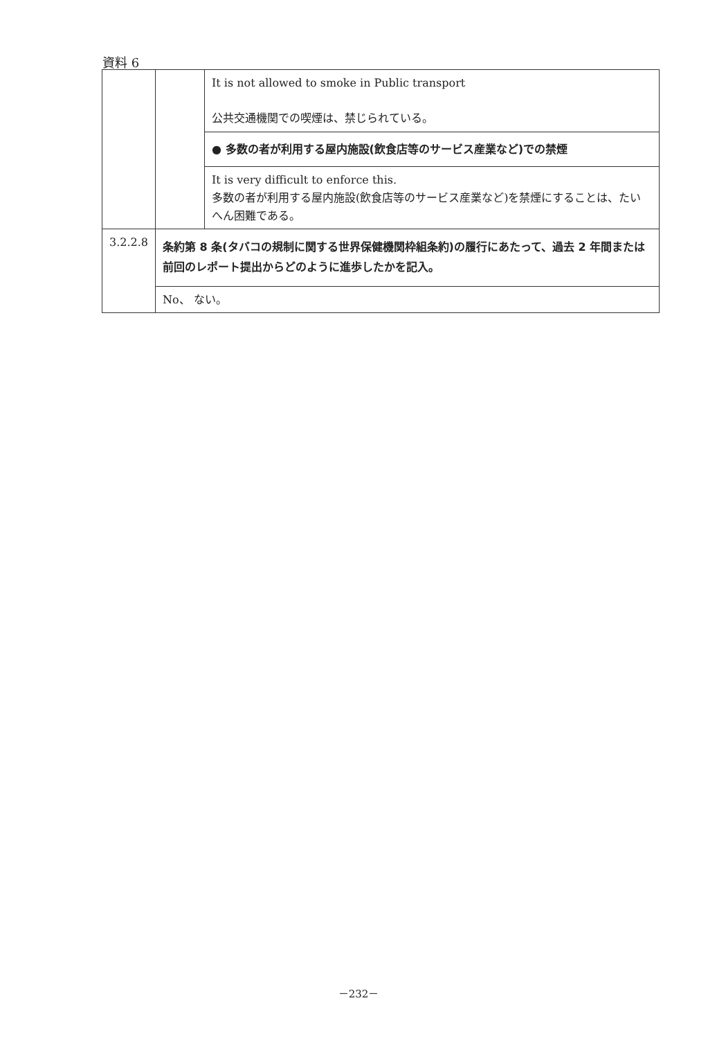資料 6
| | | It is not allowed to smoke in Public transport 公共交通機関での喫煙は、禁じられている。 |
| | | ● 多数の者が利用する屋内施設(飲食店等のサービス産業など)での禁煙 |
| | | It is very difficult to enforce this. 多数の者が利用する屋内施設(飲食店等のサービス産業など)を禁煙にすることは、たいへん困難である。 |
| 3.2.2.8 | 条約第 8 条(タバコの規制に関する世界保健機関枠組条約)の履行にあたって、過去 2 年間または前回のレポート提出からどのように進歩したかを記入。 | |
| | No、 ない。 | |
－232－